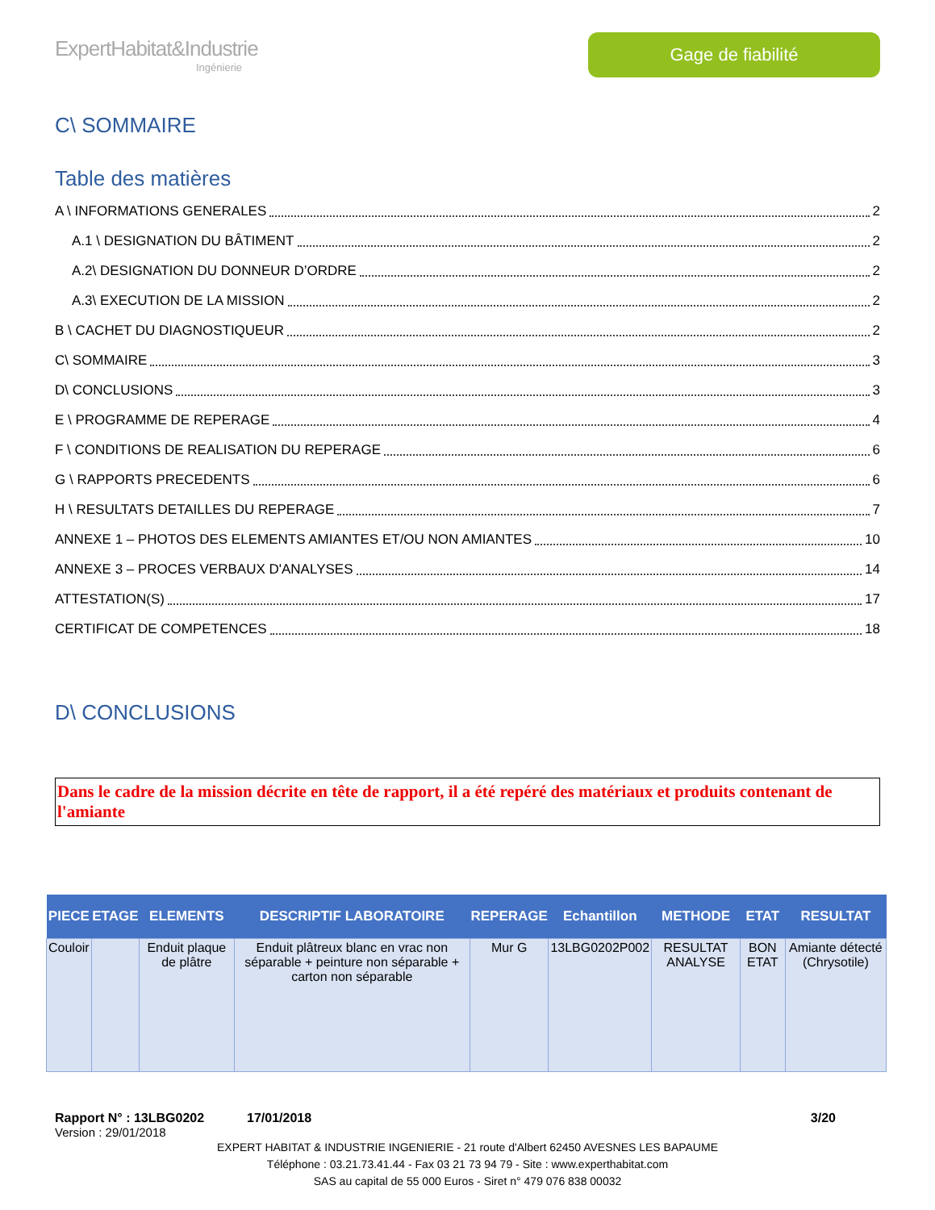ExpertHabitat&Industrie
Ingénierie
Gage de fiabilité
C\ SOMMAIRE
Table des matières
A \ INFORMATIONS GENERALES 2
A.1 \ DESIGNATION DU BÂTIMENT 2
A.2\ DESIGNATION DU DONNEUR D’ORDRE 2
A.3\ EXECUTION DE LA MISSION 2
B \ CACHET DU DIAGNOSTIQUEUR 2
C\ SOMMAIRE 3
D\ CONCLUSIONS 3
E \ PROGRAMME DE REPERAGE 4
F \ CONDITIONS DE REALISATION DU REPERAGE 6
G \ RAPPORTS PRECEDENTS 6
H \ RESULTATS DETAILLES DU REPERAGE 7
ANNEXE 1 – PHOTOS DES ELEMENTS AMIANTES ET/OU NON AMIANTES 10
ANNEXE 3 – PROCES VERBAUX D'ANALYSES 14
ATTESTATION(S) 17
CERTIFICAT DE COMPETENCES 18
D\ CONCLUSIONS
Dans le cadre de la mission décrite en tête de rapport, il a été repéré des matériaux et produits contenant de l'amiante
| PIECE | ETAGE | ELEMENTS | DESCRIPTIF LABORATOIRE | REPERAGE | Echantillon | METHODE | ETAT | RESULTAT |
| --- | --- | --- | --- | --- | --- | --- | --- | --- |
| Couloir | | Enduit plaque de plâtre | Enduit plâtreux blanc en vrac non séparable + peinture non séparable + carton non séparable | Mur G | 13LBG0202P002 | RESULTAT ANALYSE | BON ETAT | Amiante détecté (Chrysotile) |
Rapport N° : 13LBG0202 17/01/2018 3/20
Version : 29/01/2018
EXPERT HABITAT & INDUSTRIE INGENIERIE - 21 route d'Albert 62450 AVESNES LES BAPAUME
Téléphone : 03.21.73.41.44 - Fax 03 21 73 94 79 - Site : www.experthabitat.com
SAS au capital de 55 000 Euros - Siret n° 479 076 838 00032